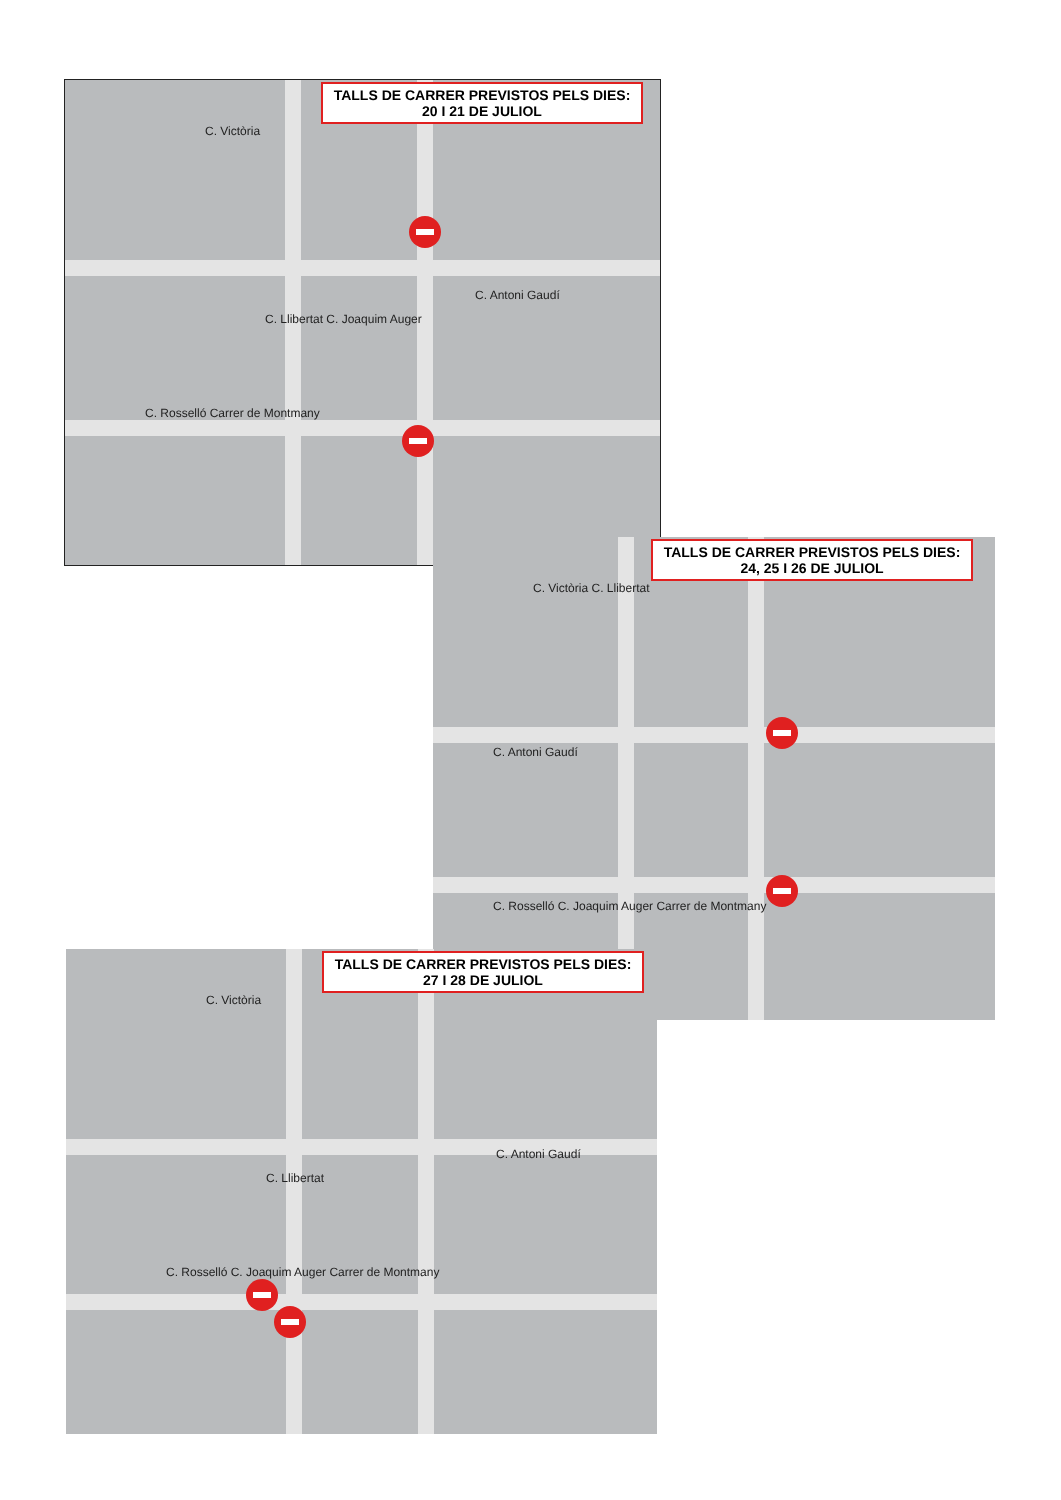TALLS DE CARRER PREVISTOS PELS DIES:
20 I 21 DE JULIOL
C. Victòria
C. Antoni Gaudí
C. Llibertat C. Joaquim Auger
C. Rosselló Carrer de Montmany
TALLS DE CARRER PREVISTOS PELS DIES:
24, 25 I 26 DE JULIOL
C. Victòria C. Llibertat
C. Antoni Gaudí
C. Rosselló C. Joaquim Auger Carrer de Montmany
TALLS DE CARRER PREVISTOS PELS DIES:
27 I 28 DE JULIOL
C. Victòria
C. Antoni Gaudí
C. Llibertat
C. Rosselló C. Joaquim Auger Carrer de Montmany